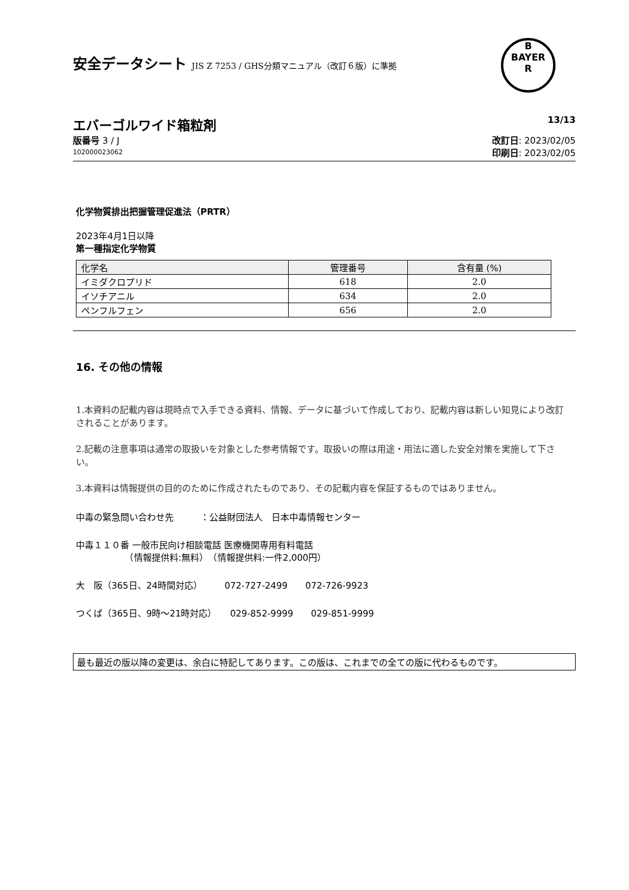安全データシート JIS Z 7253 / GHS分類マニュアル（改訂６版）に準拠
B
BAYER
R
エバーゴルワイド箱粒剤 13/13
版番号 3 / J
102000023062
改訂日: 2023/02/05
印刷日: 2023/02/05
化学物質排出把握管理促進法（PRTR）
2023年4月1日以降
第一種指定化学物質
| 化学名 | 管理番号 | 含有量 (%) |
| --- | --- | --- |
| イミダクロプリド | 618 | 2.0 |
| イソチアニル | 634 | 2.0 |
| ペンフルフェン | 656 | 2.0 |
16. その他の情報
1.本資料の記載内容は現時点で入手できる資料、情報、データに基づいて作成しており、記載内容は新しい知見により改訂されることがあります。
2.記載の注意事項は通常の取扱いを対象とした参考情報です。取扱いの際は用途・用法に適した安全対策を実施して下さい。
3.本資料は情報提供の目的のために作成されたものであり、その記載内容を保証するものではありません。
中毒の緊急問い合わせ先　　　：公益財団法人　日本中毒情報センター
中毒１１０番 一般市民向け相談電話 医療機関専用有料電話
　　　　　　（情報提供料:無料）　（情報提供料:一件2,000円）
大　阪（365日、24時間対応）　　　072-727-2499　　072-726-9923
つくば（365日、9時～21時対応）　　029-852-9999　　029-851-9999
最も最近の版以降の変更は、余白に特記してあります。この版は、これまでの全ての版に代わるものです。